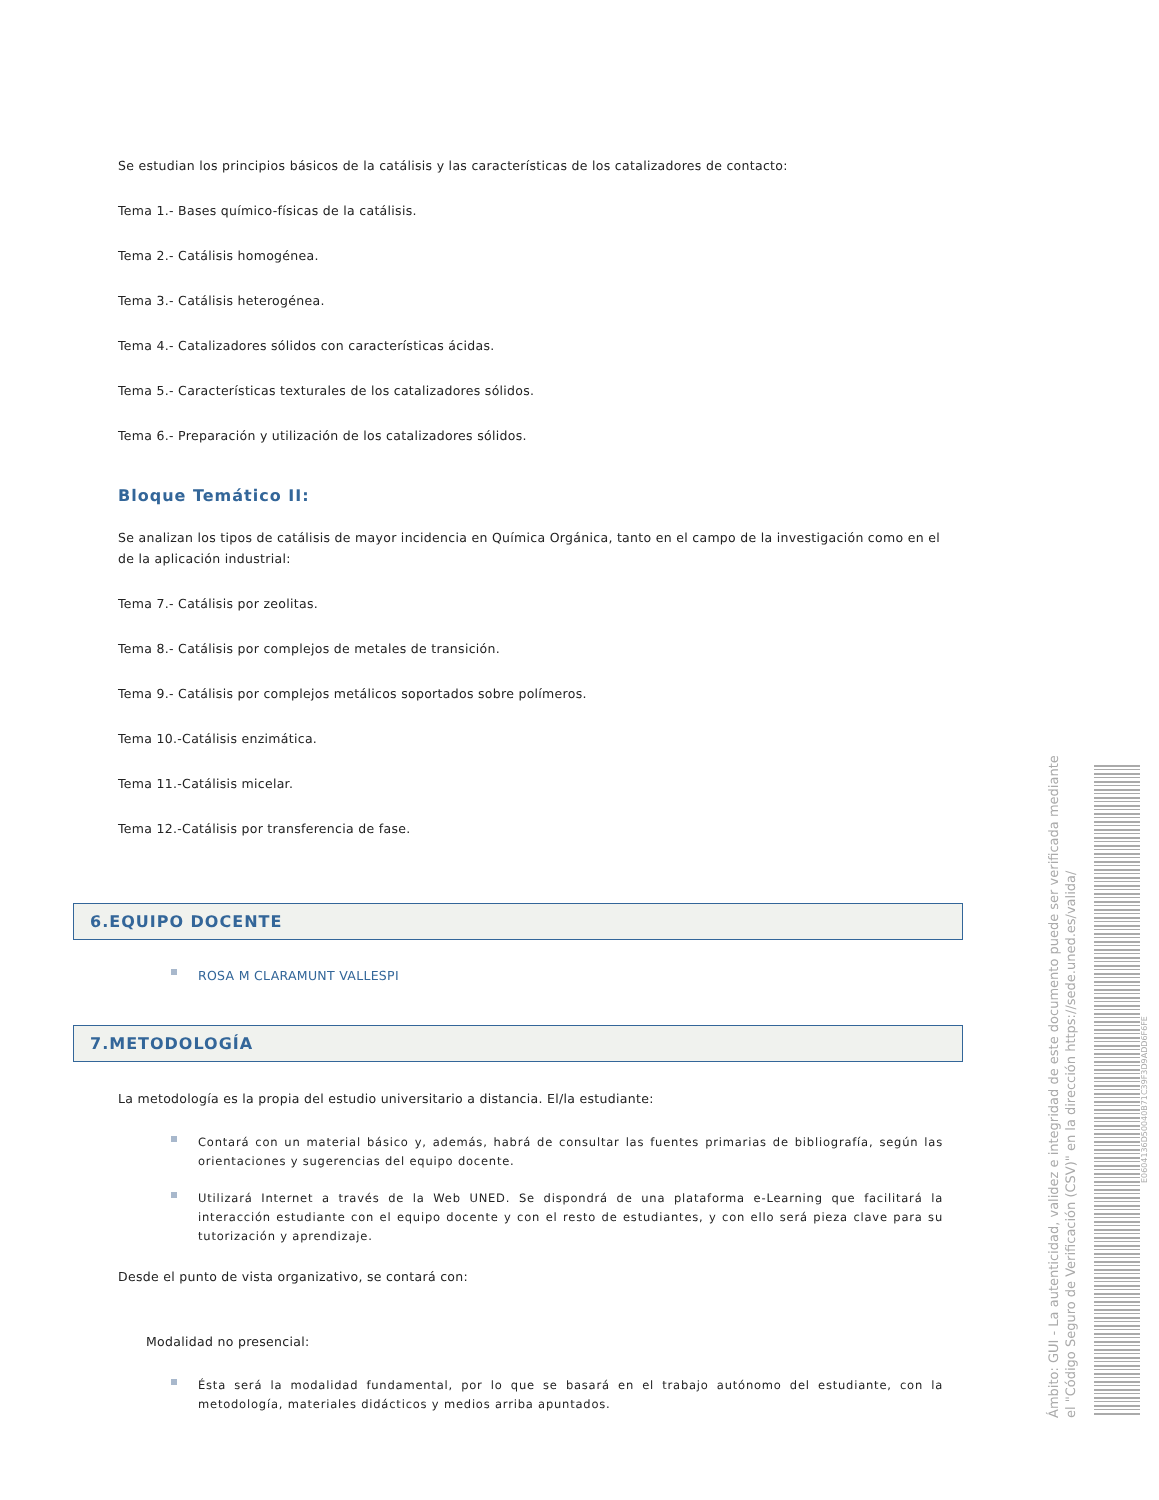Se estudian los principios básicos de la catálisis y las características de los catalizadores de contacto:
Tema 1.- Bases químico-físicas de la catálisis.
Tema 2.- Catálisis homogénea.
Tema 3.- Catálisis heterogénea.
Tema 4.- Catalizadores sólidos con características ácidas.
Tema 5.- Características texturales de los catalizadores sólidos.
Tema 6.- Preparación y utilización de los catalizadores sólidos.
Bloque Temático II:
Se analizan los tipos de catálisis de mayor incidencia en Química Orgánica, tanto en el campo de la investigación como en el de la aplicación industrial:
Tema 7.- Catálisis por zeolitas.
Tema 8.- Catálisis por complejos de metales de transición.
Tema 9.- Catálisis por complejos metálicos soportados sobre polímeros.
Tema 10.-Catálisis enzimática.
Tema 11.-Catálisis micelar.
Tema 12.-Catálisis por transferencia de fase.
6.EQUIPO DOCENTE
ROSA M CLARAMUNT VALLESPI
7.METODOLOGÍA
La metodología es la propia del estudio universitario a distancia. El/la estudiante:
Contará con un material básico y, además, habrá de consultar las fuentes primarias de bibliografía, según las orientaciones y sugerencias del equipo docente.
Utilizará Internet a través de la Web UNED. Se dispondrá de una plataforma e-Learning que facilitará la interacción estudiante con el equipo docente y con el resto de estudiantes, y con ello será pieza clave para su tutorización y aprendizaje.
Desde el punto de vista organizativo, se contará con:
Modalidad no presencial:
Ésta será la modalidad fundamental, por lo que se basará en el trabajo autónomo del estudiante, con la metodología, materiales didácticos y medios arriba apuntados.
Ámbito: GUI - La autenticidad, validez e integridad de este documento puede ser verificada mediante
el "Código Seguro de Verificación (CSV)" en la dirección https://sede.uned.es/valida/
E0604136D50040B71C39F3D9ADD6F6FE